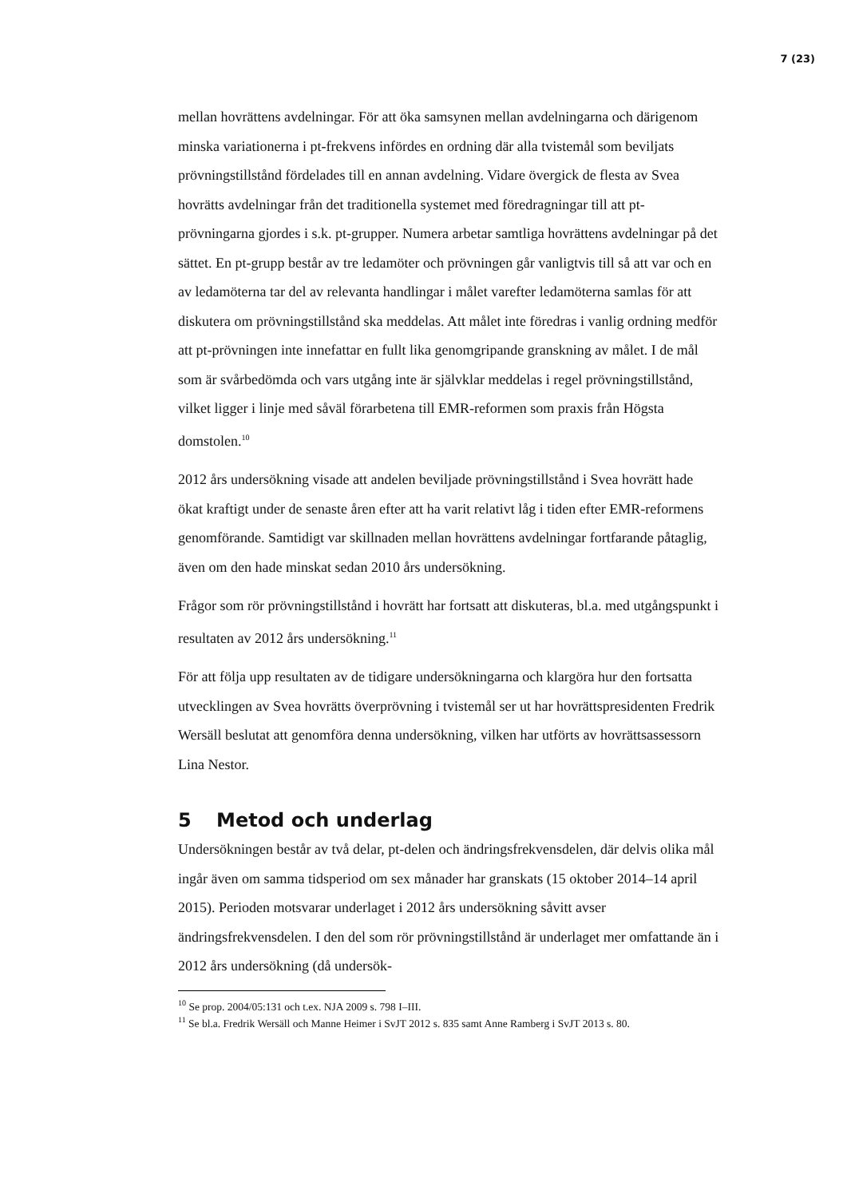7 (23)
mellan hovrättens avdelningar. För att öka samsynen mellan avdelningarna och därigenom minska variationerna i pt-frekvens infördes en ordning där alla tvistemål som beviljats prövningstillstånd fördelades till en annan avdelning. Vidare övergick de flesta av Svea hovrätts avdelningar från det traditionella systemet med föredragningar till att pt-prövningarna gjordes i s.k. pt-grupper. Numera arbetar samtliga hovrättens avdelningar på det sättet. En pt-grupp består av tre ledamöter och prövningen går vanligtvis till så att var och en av ledamöterna tar del av relevanta handlingar i målet varefter ledamöterna samlas för att diskutera om prövningstillstånd ska meddelas. Att målet inte föredras i vanlig ordning medför att pt-prövningen inte innefattar en fullt lika genomgripande granskning av målet. I de mål som är svårbedömda och vars utgång inte är självklar meddelas i regel prövningstillstånd, vilket ligger i linje med såväl förarbetena till EMR-reformen som praxis från Högsta domstolen.<sup>10</sup>
2012 års undersökning visade att andelen beviljade prövningstillstånd i Svea hovrätt hade ökat kraftigt under de senaste åren efter att ha varit relativt låg i tiden efter EMR-reformens genomförande. Samtidigt var skillnaden mellan hovrättens avdelningar fortfarande påtaglig, även om den hade minskat sedan 2010 års undersökning.
Frågor som rör prövningstillstånd i hovrätt har fortsatt att diskuteras, bl.a. med utgångspunkt i resultaten av 2012 års undersökning.<sup>11</sup>
För att följa upp resultaten av de tidigare undersökningarna och klargöra hur den fortsatta utvecklingen av Svea hovrätts överprövning i tvistemål ser ut har hovrättspresidenten Fredrik Wersäll beslutat att genomföra denna undersökning, vilken har utförts av hovrättsassessorn Lina Nestor.
5 Metod och underlag
Undersökningen består av två delar, pt-delen och ändringsfrekvensdelen, där delvis olika mål ingår även om samma tidsperiod om sex månader har granskats (15 oktober 2014–14 april 2015). Perioden motsvarar underlaget i 2012 års undersökning såvitt avser ändringsfrekvensdelen. I den del som rör prövningstillstånd är underlaget mer omfattande än i 2012 års undersökning (då undersök-
<sup>10</sup> Se prop. 2004/05:131 och t.ex. NJA 2009 s. 798 I–III.
<sup>11</sup> Se bl.a. Fredrik Wersäll och Manne Heimer i SvJT 2012 s. 835 samt Anne Ramberg i SvJT 2013 s. 80.